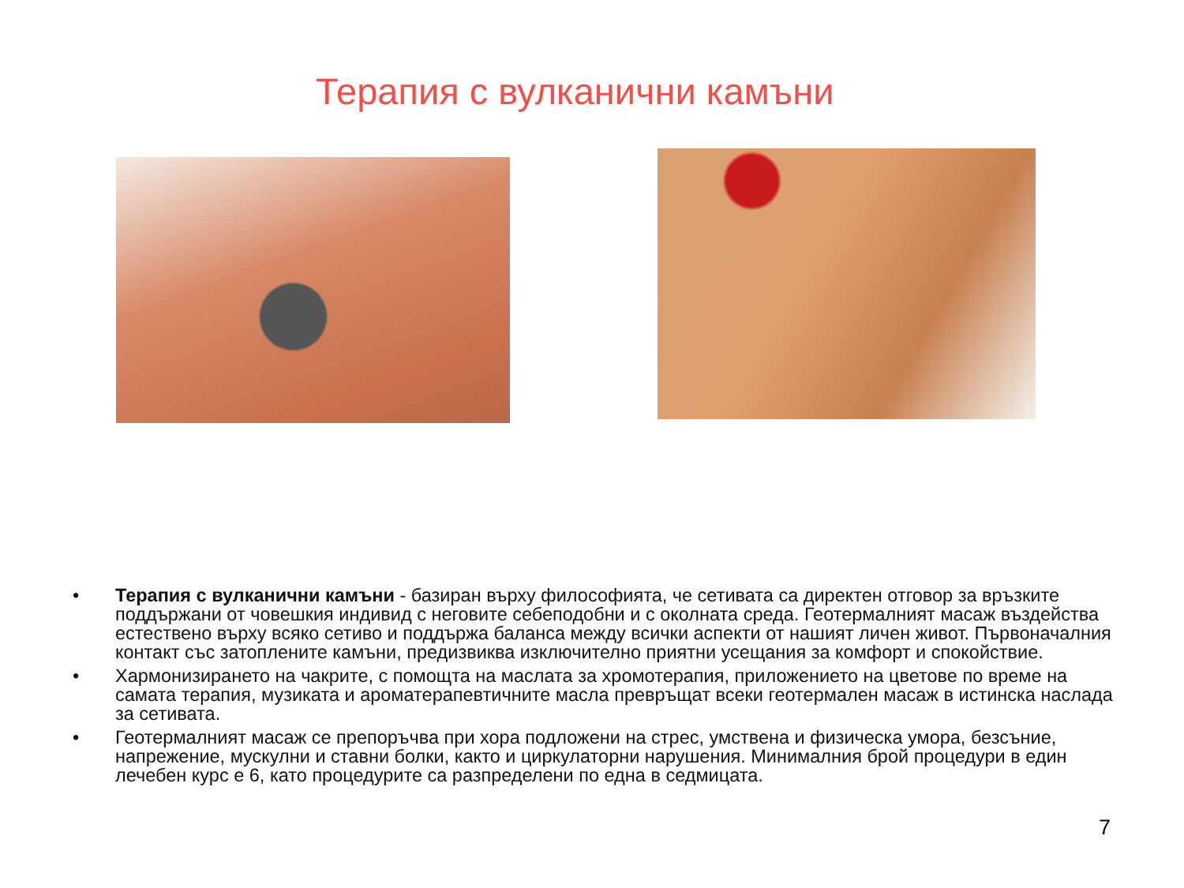Терапия с вулканични камъни
• Терапия с вулканични камъни - базиран върху философията, че сетивата са директен отговор за връзките поддържани от човешкия индивид с неговите себеподобни и с околната среда. Геотермалният масаж въздейства естествено върху всяко сетиво и поддържа баланса между всички аспекти от нашият личен живот. Първоначалния контакт със затоплените камъни, предизвиква изключително приятни усещания за комфорт и спокойствие.
• Хармонизирането на чакрите, с помощта на маслата за хромотерапия, приложението на цветове по време на самата терапия, музиката и ароматерапевтичните масла превръщат всеки геотермален масаж в истинска наслада за сетивата.
• Геотермалният масаж се препоръчва при хора подложени на стрес, умствена и физическа умора, безсъние, напрежение, мускулни и ставни болки, както и циркулаторни нарушения. Минималния брой процедури в един лечебен курс е 6, като процедурите са разпределени по една в седмицата.
7